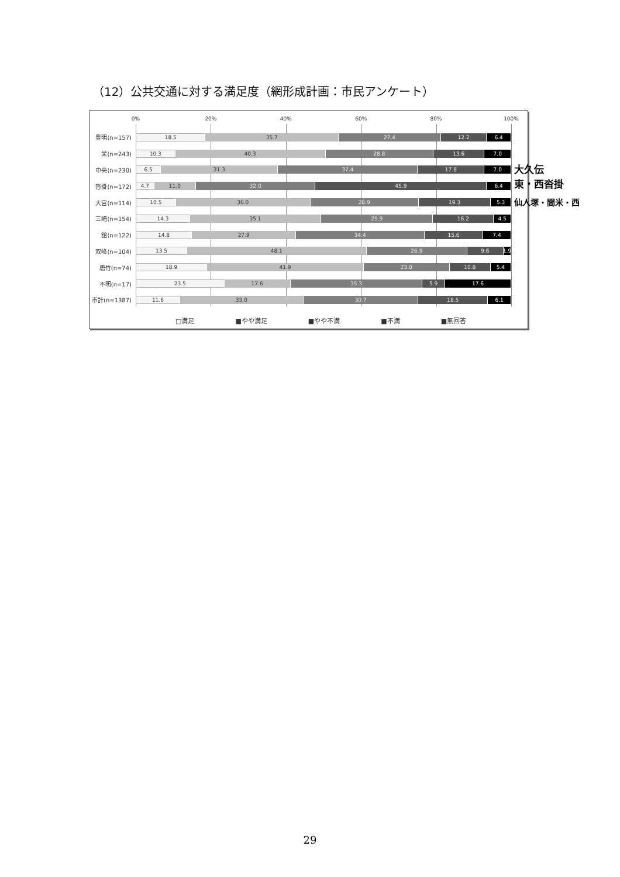（12）公共交通に対する満足度（網形成計画：市民アンケート）
0% 20% 40% 60% 80% 100%
豊明(n=157)
18.5 35.7 27.4 12.2 6.4
栄(n=243)
10.3 40.3 28.8 13.6 7.0
中央(n=230)
6.5 31.3 37.4 17.8 7.0
沓掛(n=172)
4.7 11.0 32.0 45.9 6.4
大宮(n=114)
10.5 36.0 28.9 19.3 5.3
三崎(n=154)
14.3 35.1 29.9 16.2 4.5
舘(n=122)
14.8 27.9 34.4 15.6 7.4
双峰(n=104)
13.5 48.1 26.9 9.6 1.9
唐竹(n=74)
18.9 41.9 23.0 10.8 5.4
不明(n=17)
23.5 17.6 35.3 5.9 17.6
市計(n=1387)
11.6 33.0 30.7 18.5 6.1
□満足 ■やや満足 ■やや不満 ■不満 ■無回答
大久伝
東・西沓掛
仙人塚・間米・西
29